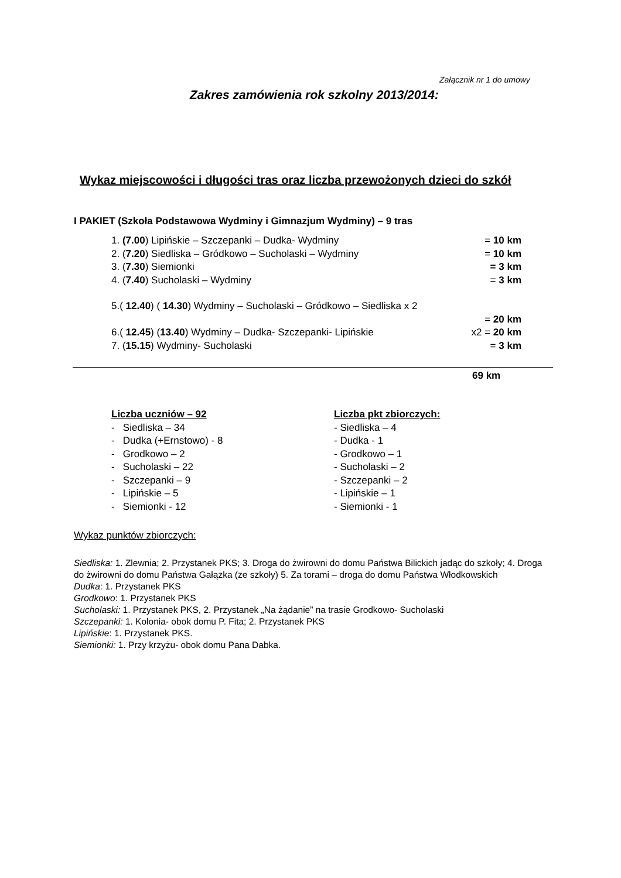Załącznik nr 1 do umowy
Zakres zamówienia rok szkolny 2013/2014:
Wykaz miejscowości i długości tras oraz liczba przewożonych dzieci do szkół
I PAKIET (Szkoła Podstawowa Wydminy i Gimnazjum Wydminy) – 9 tras
1. (7.00) Lipińskie – Szczepanki – Dudka- Wydminy = 10 km
2. (7.20) Siedliska – Gródkowo – Sucholaski – Wydminy = 10 km
3. (7.30) Siemionki = 3 km
4. (7.40) Sucholaski – Wydminy = 3 km
5.( 12.40) ( 14.30) Wydminy – Sucholaski – Gródkowo – Siedliska x 2
= 20 km
6.( 12.45) (13.40) Wydminy – Dudka- Szczepanki- Lipińskie x2 = 20 km
7. (15.15) Wydminy- Sucholaski = 3 km
69 km
Liczba uczniów – 92
- Siedliska – 34
- Dudka (+Ernstowo) - 8
- Grodkowo – 2
- Sucholaski – 22
- Szczepanki – 9
- Lipińskie – 5
- Siemionki - 12
Liczba pkt zbiorczych:
- Siedliska – 4
- Dudka - 1
- Grodkowo – 1
- Sucholaski – 2
- Szczepanki – 2
- Lipińskie – 1
- Siemionki - 1
Wykaz punktów zbiorczych:
Siedliska: 1. Zlewnia; 2. Przystanek PKS; 3. Droga do żwirowni do domu Państwa Bilickich jadąc do szkoły; 4. Droga do żwirowni do domu Państwa Gałązka (ze szkoły) 5. Za torami – droga do domu Państwa Włodkowskich
Dudka: 1. Przystanek PKS
Grodkowo: 1. Przystanek PKS
Sucholaski: 1. Przystanek PKS, 2. Przystanek „Na żądanie” na trasie Grodkowo- Sucholaski
Szczepanki: 1. Kolonia- obok domu P. Fita; 2. Przystanek PKS
Lipińskie: 1. Przystanek PKS.
Siemionki: 1. Przy krzyżu- obok domu Pana Dabka.